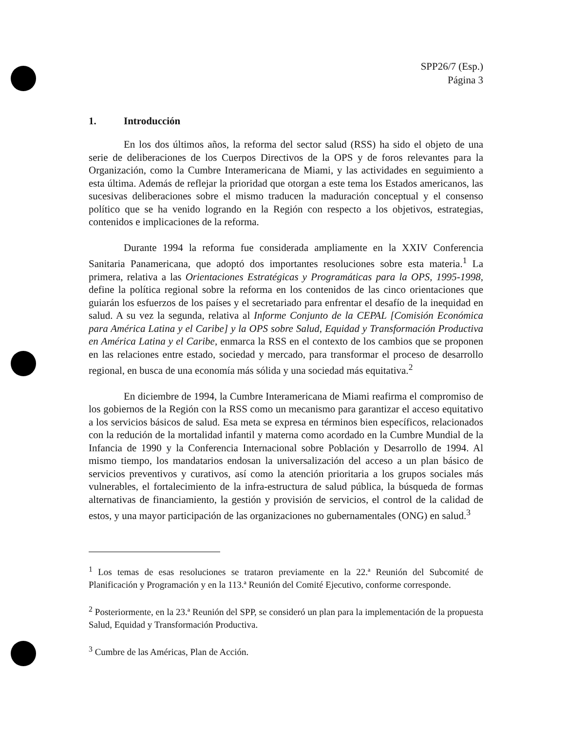SPP26/7 (Esp.)
Página 3
1. Introducción
En los dos últimos años, la reforma del sector salud (RSS) ha sido el objeto de una serie de deliberaciones de los Cuerpos Directivos de la OPS y de foros relevantes para la Organización, como la Cumbre Interamericana de Miami, y las actividades en seguimiento a esta última. Además de reflejar la prioridad que otorgan a este tema los Estados americanos, las sucesivas deliberaciones sobre el mismo traducen la maduración conceptual y el consenso político que se ha venido logrando en la Región con respecto a los objetivos, estrategias, contenidos e implicaciones de la reforma.
Durante 1994 la reforma fue considerada ampliamente en la XXIV Conferencia Sanitaria Panamericana, que adoptó dos importantes resoluciones sobre esta materia.<sup>1</sup> La primera, relativa a las Orientaciones Estratégicas y Programáticas para la OPS, 1995-1998, define la política regional sobre la reforma en los contenidos de las cinco orientaciones que guiarán los esfuerzos de los países y el secretariado para enfrentar el desafío de la inequidad en salud. A su vez la segunda, relativa al Informe Conjunto de la CEPAL [Comisión Económica para América Latina y el Caribe] y la OPS sobre Salud, Equidad y Transformación Productiva en América Latina y el Caribe, enmarca la RSS en el contexto de los cambios que se proponen en las relaciones entre estado, sociedad y mercado, para transformar el proceso de desarrollo regional, en busca de una economía más sólida y una sociedad más equitativa.<sup>2</sup>
En diciembre de 1994, la Cumbre Interamericana de Miami reafirma el compromiso de los gobiernos de la Región con la RSS como un mecanismo para garantizar el acceso equitativo a los servicios básicos de salud. Esa meta se expresa en términos bien específicos, relacionados con la redución de la mortalidad infantil y materna como acordado en la Cumbre Mundial de la Infancia de 1990 y la Conferencia Internacional sobre Población y Desarrollo de 1994. Al mismo tiempo, los mandatarios endosan la universalización del acceso a un plan básico de servicios preventivos y curativos, así como la atención prioritaria a los grupos sociales más vulnerables, el fortalecimiento de la infra-estructura de salud pública, la búsqueda de formas alternativas de financiamiento, la gestión y provisión de servicios, el control de la calidad de estos, y una mayor participación de las organizaciones no gubernamentales (ONG) en salud.<sup>3</sup>
<sup>1</sup> Los temas de esas resoluciones se trataron previamente en la 22.ª Reunión del Subcomité de Planificación y Programación y en la 113.ª Reunión del Comité Ejecutivo, conforme corresponde.
<sup>2</sup> Posteriormente, en la 23.ª Reunión del SPP, se consideró un plan para la implementación de la propuesta Salud, Equidad y Transformación Productiva.
<sup>3</sup> Cumbre de las Américas, Plan de Acción.